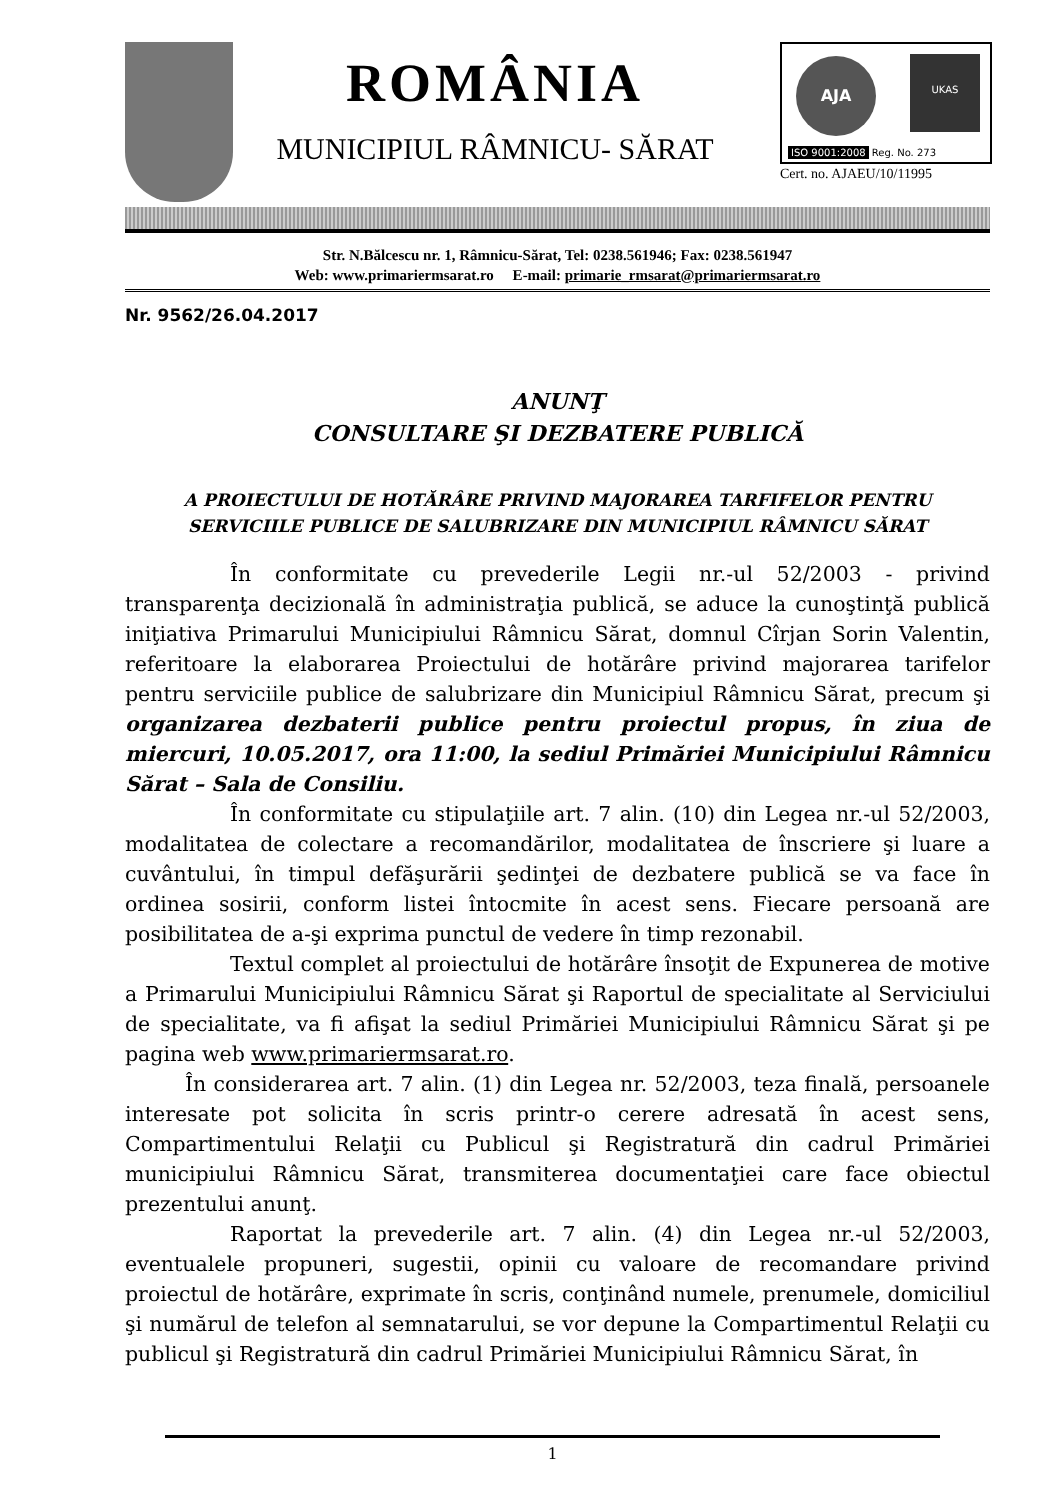ROMÂNIA
MUNICIPIUL RÂMNICU- SĂRAT
ISO 9001:2008 Reg. No. 273
UKAS AJA
Cert. no. AJAEU/10/11995
Str. N.Bălcescu nr. 1, Râmnicu-Sărat, Tel: 0238.561946; Fax: 0238.561947
Web: www.primariermsarat.ro E-mail: primarie_rmsarat@primariermsarat.ro
Nr. 9562/26.04.2017
ANUNŢ
CONSULTARE ŞI DEZBATERE PUBLICĂ
A PROIECTULUI DE HOTĂRÂRE PRIVIND MAJORAREA TARFIFELOR PENTRU SERVICIILE PUBLICE DE SALUBRIZARE DIN MUNICIPIUL RÂMNICU SĂRAT
În conformitate cu prevederile Legii nr.-ul 52/2003 - privind transparenţa decizională în administraţia publică, se aduce la cunoştinţă publică iniţiativa Primarului Municipiului Râmnicu Sărat, domnul Cîrjan Sorin Valentin, referitoare la elaborarea Proiectului de hotărâre privind majorarea tarifelor pentru serviciile publice de salubrizare din Municipiul Râmnicu Sărat, precum şi organizarea dezbaterii publice pentru proiectul propus, în ziua de miercuri, 10.05.2017, ora 11:00, la sediul Primăriei Municipiului Râmnicu Sărat – Sala de Consiliu.
În conformitate cu stipulaţiile art. 7 alin. (10) din Legea nr.-ul 52/2003, modalitatea de colectare a recomandărilor, modalitatea de înscriere şi luare a cuvântului, în timpul defăşurării şedinţei de dezbatere publică se va face în ordinea sosirii, conform listei întocmite în acest sens. Fiecare persoană are posibilitatea de a-şi exprima punctul de vedere în timp rezonabil.
Textul complet al proiectului de hotărâre însoţit de Expunerea de motive a Primarului Municipiului Râmnicu Sărat şi Raportul de specialitate al Serviciului de specialitate, va fi afişat la sediul Primăriei Municipiului Râmnicu Sărat şi pe pagina web www.primariermsarat.ro.
În considerarea art. 7 alin. (1) din Legea nr. 52/2003, teza finală, persoanele interesate pot solicita în scris printr-o cerere adresată în acest sens, Compartimentului Relaţii cu Publicul şi Registratură din cadrul Primăriei municipiului Râmnicu Sărat, transmiterea documentaţiei care face obiectul prezentului anunţ.
Raportat la prevederile art. 7 alin. (4) din Legea nr.-ul 52/2003, eventualele propuneri, sugestii, opinii cu valoare de recomandare privind proiectul de hotărâre, exprimate în scris, conţinând numele, prenumele, domiciliul şi numărul de telefon al semnatarului, se vor depune la Compartimentul Relaţii cu publicul şi Registratură din cadrul Primăriei Municipiului Râmnicu Sărat, în
1